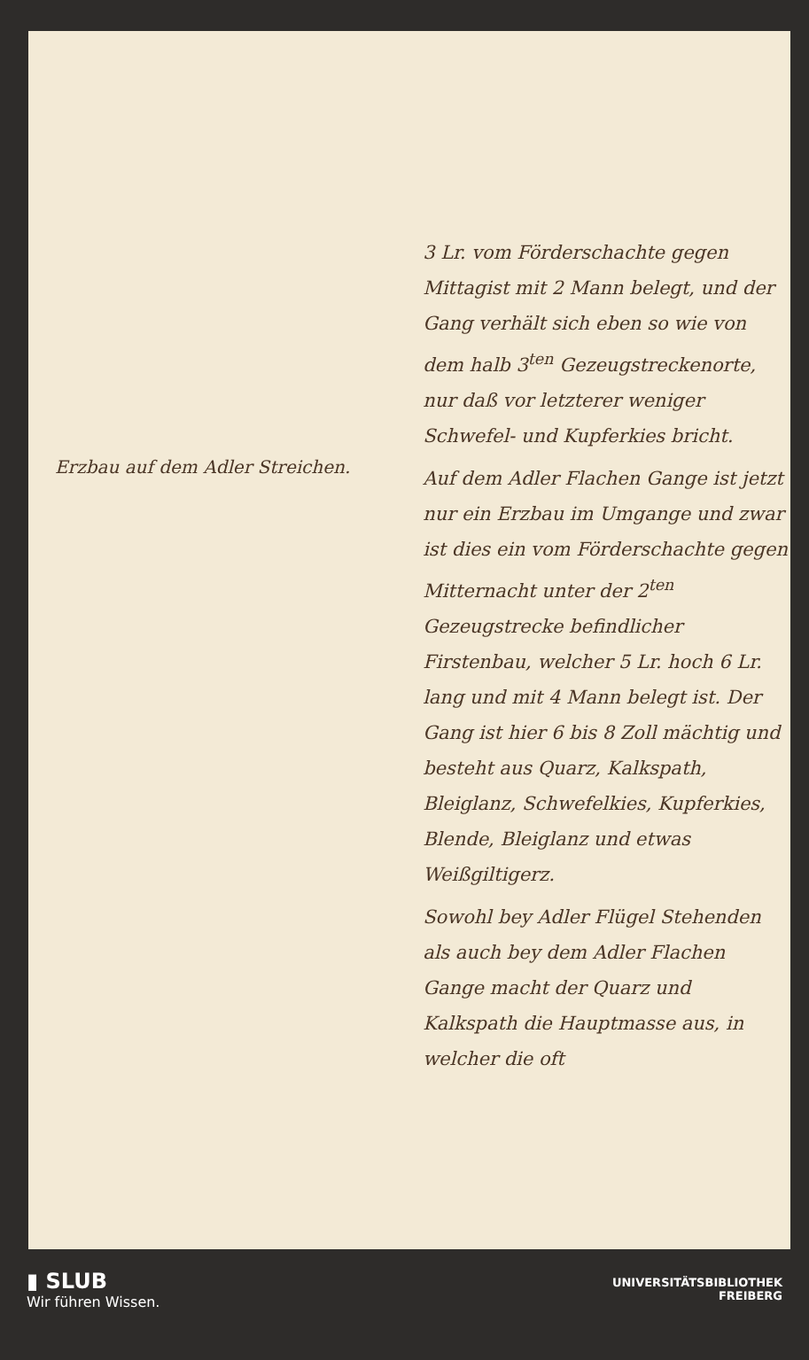Erzbau auf dem Adler Streichen.
3 Lr. vom Förderschachte gegen Mittagist mit 2 Mann belegt, und der Gang verhält sich eben so wie von dem halb 3<sup>ten</sup> Gezeugstreckenorte, nur daß vor letzterer weniger Schwefel- und Kupferkies bricht.
Auf dem Adler Flachen Gange ist jetzt nur ein Erzbau im Umgange und zwar ist dies ein vom Förderschachte gegen Mitternacht unter der 2<sup>ten</sup> Gezeugstrecke befindlicher Firstenbau, welcher 5 Lr. hoch 6 Lr. lang und mit 4 Mann belegt ist. Der Gang ist hier 6 bis 8 Zoll mächtig und besteht aus Quarz, Kalkspath, Bleiglanz, Schwefelkies, Kupferkies, Blende, Bleiglanz und etwas Weißgiltigerz.
Sowohl bey Adler Flügel Stehenden als auch bey dem Adler Flachen Gange macht der Quarz und Kalkspath die Hauptmasse aus, in welcher die oft
▮ SLUB
Wir führen Wissen.
UNIVERSITÄTSBIBLIOTHEK
FREIBERG